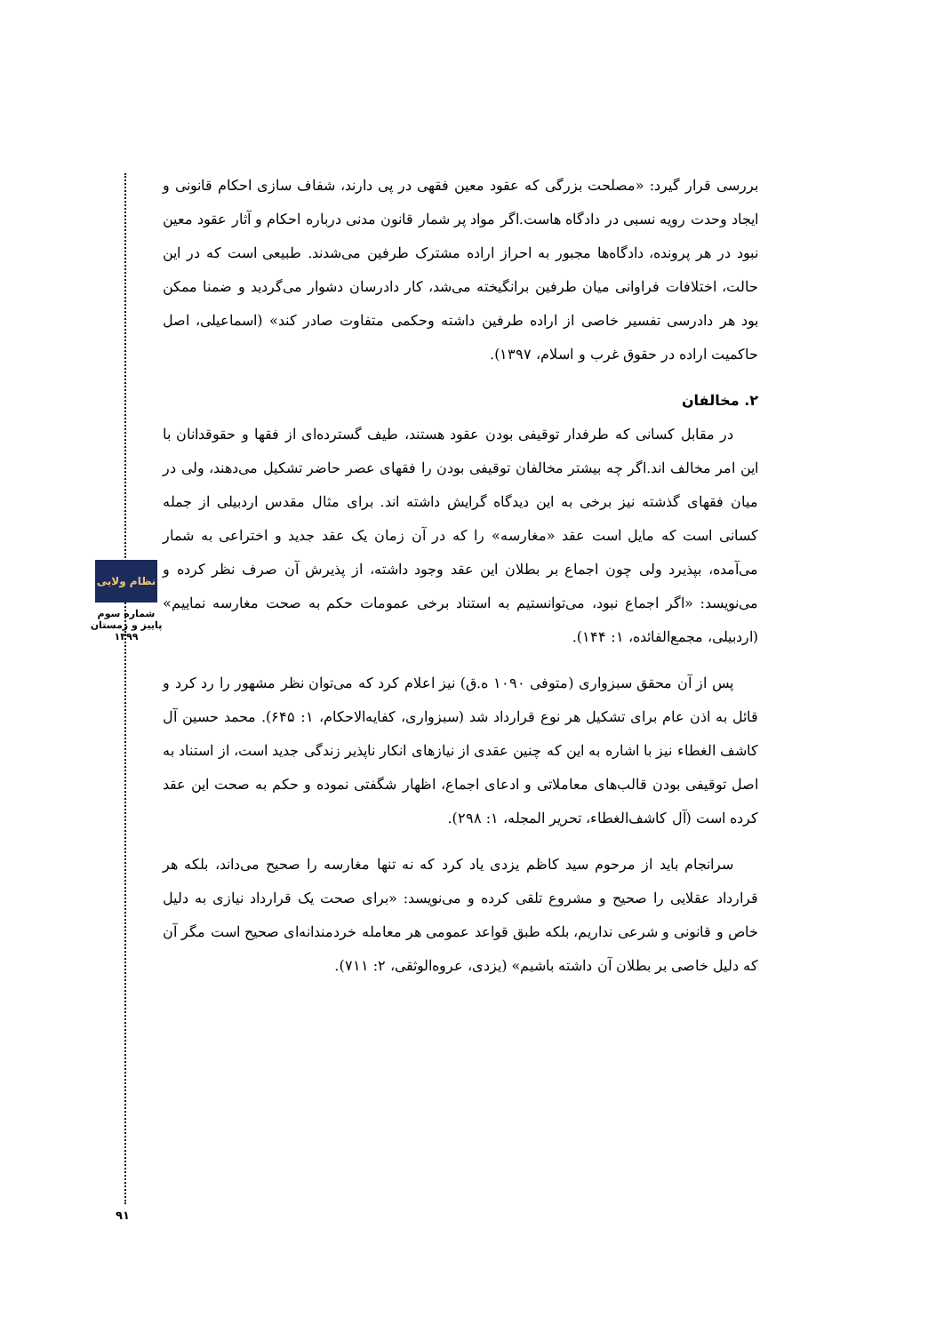نظام ولایی
شماره سوم
پاییز و زمستان
۱۳۹۹
بررسی قرار گیرد: «مصلحت بزرگی که عقود معین فقهی در پی دارند، شفاف سازی احکام قانونی و ایجاد وحدت رویه نسبی در دادگاه هاست.اگر مواد پر شمار قانون مدنی درباره احکام و آثار عقود معین نبود در هر پرونده، دادگاه‌ها مجبور به احراز اراده مشترک طرفین می‌شدند. طبیعی است که در این حالت، اختلافات فراوانی میان طرفین برانگیخته می‌شد، کار دادرسان دشوار می‌گردید و ضمنا ممکن بود هر دادرسی تفسیر خاصی از اراده طرفین داشته وحکمی متفاوت صادر کند» (اسماعیلی، اصل حاکمیت اراده در حقوق غرب و اسلام، ۱۳۹۷).
۲. مخالفان
در مقابل کسانی که طرفدار توقیفی بودن عقود هستند، طیف گسترده‌ای از فقها و حقوقدانان با این امر مخالف اند.اگر چه بیشتر مخالفان توقیفی بودن را فقهای عصر حاضر تشکیل می‌دهند، ولی در میان فقهای گذشته نیز برخی به این دیدگاه گرایش داشته اند. برای مثال مقدس اردبیلی از جمله کسانی است که مایل است عقد «مغارسه» را که در آن زمان یک عقد جدید و اختراعی به شمار می‌آمده، بپذیرد ولی چون اجماع بر بطلان این عقد وجود داشته، از پذیرش آن صرف نظر کرده و می‌نویسد: «اگر اجماع نبود، می‌توانستیم به استناد برخی عمومات حکم به صحت مغارسه نماییم» (اردبیلی، مجمع‌الفائده، ۱: ۱۴۴).
پس از آن محقق سبزواری (متوفی ۱۰۹۰ ه.ق) نیز اعلام کرد که می‌توان نظر مشهور را رد کرد و قائل به اذن عام برای تشکیل هر نوع قرارداد شد (سبزواری، کفایه‌الاحکام، ۱: ۶۴۵). محمد حسین آل کاشف الغطاء نیز با اشاره به این که چنین عقدی از نیازهای انکار ناپذیر زندگی جدید است، از استناد به اصل توقیفی بودن قالب‌های معاملاتی و ادعای اجماع، اظهار شگفتی نموده و حکم به صحت این عقد کرده است (آل کاشف‌الغطاء، تحریر المجله، ۱: ۲۹۸).
سرانجام باید از مرحوم سید کاظم یزدی یاد کرد که نه تنها مغارسه را صحیح می‌داند، بلکه هر قرارداد عقلایی را صحیح و مشروع تلقی کرده و می‌نویسد: «برای صحت یک قرارداد نیازی به دلیل خاص و قانونی و شرعی نداریم، بلکه طبق قواعد عمومی هر معامله خردمندانه‌ای صحیح است مگر آن که دلیل خاصی بر بطلان آن داشته باشیم» (یزدی، عروه‌الوثقی، ۲: ۷۱۱).
۹۱